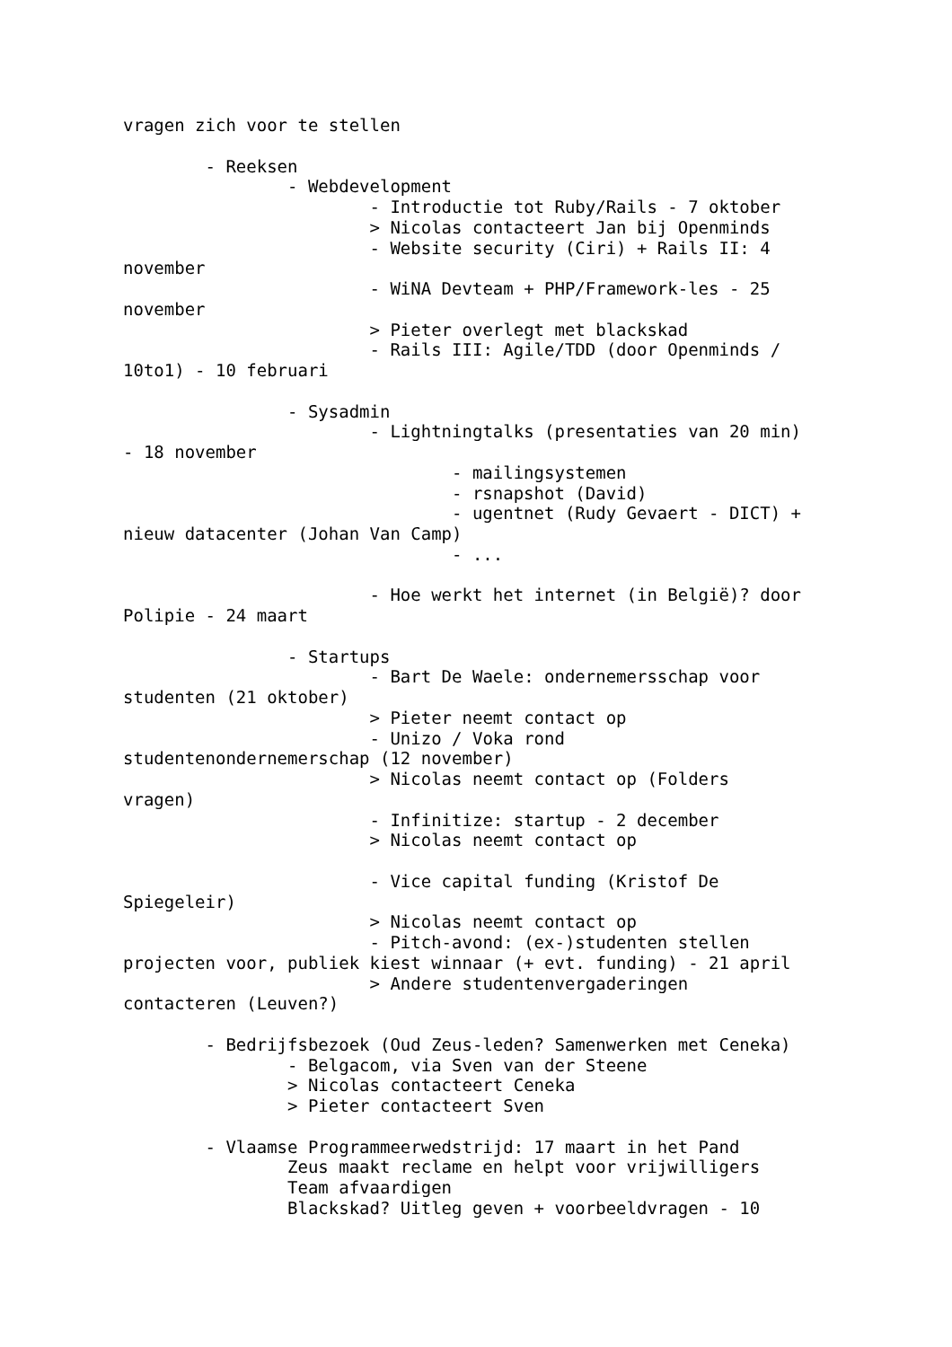vragen zich voor te stellen

	- Reeksen
		- Webdevelopment
			- Introductie tot Ruby/Rails - 7 oktober
			> Nicolas contacteert Jan bij Openminds
			- Website security (Ciri) + Rails II: 4
november
			- WiNA Devteam + PHP/Framework-les - 25
november
			> Pieter overlegt met blackskad
			- Rails III: Agile/TDD (door Openminds /
10to1) - 10 februari

		- Sysadmin
			- Lightningtalks (presentaties van 20 min)
- 18 november
				- mailingsystemen
				- rsnapshot (David)
				- ugentnet (Rudy Gevaert - DICT) +
nieuw datacenter (Johan Van Camp)
				- ...

			- Hoe werkt het internet (in België)? door
Polipie - 24 maart

		- Startups
			- Bart De Waele: ondernemersschap voor
studenten (21 oktober)
			> Pieter neemt contact op
			- Unizo / Voka rond
studentenondernemerschap (12 november)
			> Nicolas neemt contact op (Folders
vragen)
			- Infinitize: startup - 2 december
			> Nicolas neemt contact op

			- Vice capital funding (Kristof De
Spiegeleir)
			> Nicolas neemt contact op
			- Pitch-avond: (ex-)studenten stellen
projecten voor, publiek kiest winnaar (+ evt. funding) - 21 april
			> Andere studentenvergaderingen
contacteren (Leuven?)

	- Bedrijfsbezoek (Oud Zeus-leden? Samenwerken met Ceneka)
		- Belgacom, via Sven van der Steene
		> Nicolas contacteert Ceneka
		> Pieter contacteert Sven

	- Vlaamse Programmeerwedstrijd: 17 maart in het Pand
		Zeus maakt reclame en helpt voor vrijwilligers
		Team afvaardigen
		Blackskad? Uitleg geven + voorbeeldvragen - 10